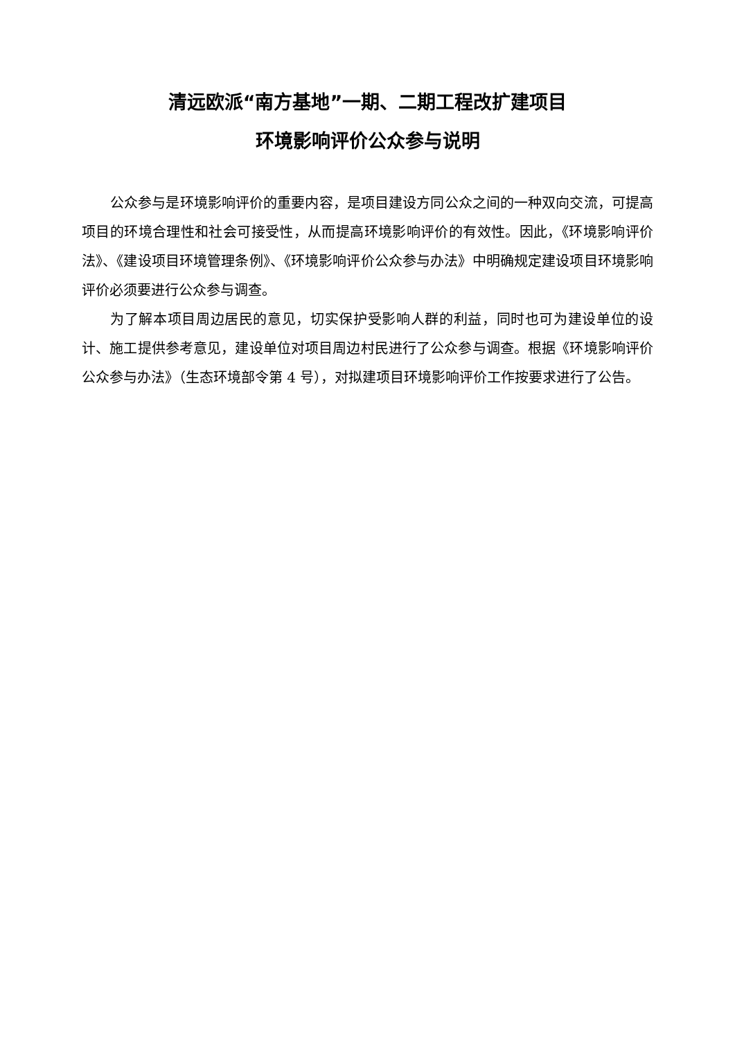清远欧派“南方基地”一期、二期工程改扩建项目
环境影响评价公众参与说明
公众参与是环境影响评价的重要内容，是项目建设方同公众之间的一种双向交流，可提高项目的环境合理性和社会可接受性，从而提高环境影响评价的有效性。因此，《环境影响评价法》、《建设项目环境管理条例》、《环境影响评价公众参与办法》中明确规定建设项目环境影响评价必须要进行公众参与调查。
为了解本项目周边居民的意见，切实保护受影响人群的利益，同时也可为建设单位的设计、施工提供参考意见，建设单位对项目周边村民进行了公众参与调查。根据《环境影响评价公众参与办法》（生态环境部令第 4 号），对拟建项目环境影响评价工作按要求进行了公告。